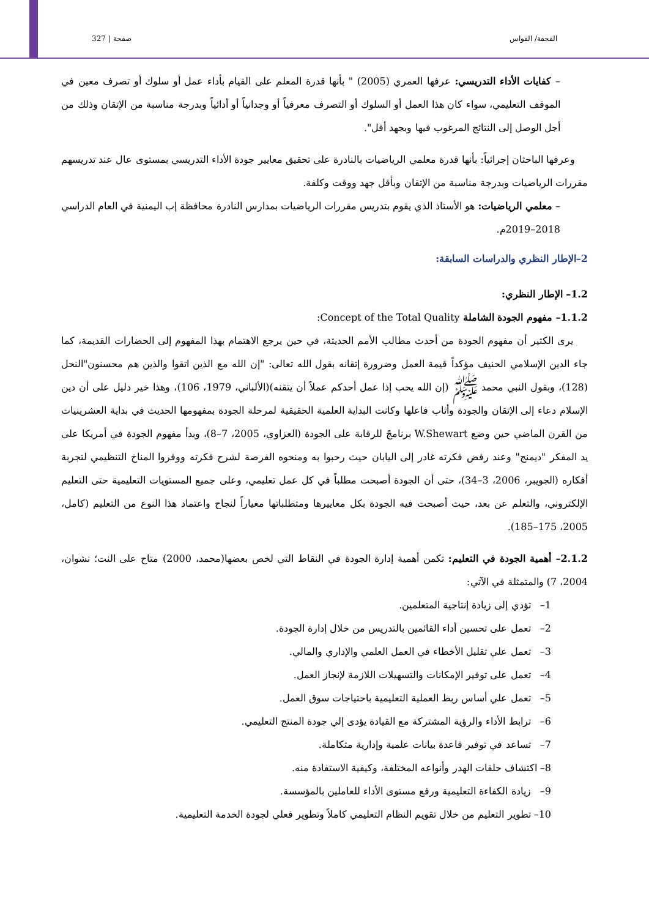القحفة/ القواس صفحة | 327
– كفايات الأداء التدريسي: عرفها العمري (2005) " بأنها قدرة المعلم على القيام بأداء عمل أو سلوك أو تصرف معين في الموقف التعليمي، سواء كان هذا العمل أو السلوك أو التصرف معرفياً أو وجدانياً أو أدائياً وبدرجة مناسبة من الإتقان وذلك من أجل الوصل إلى النتائج المرغوب فيها وبجهد أقل".
وعرفها الباحثان إجرائياً: بأنها قدرة معلمي الرياضيات بالنادرة على تحقيق معايير جودة الأداء التدريسي بمستوى عال عند تدريسهم مقررات الرياضيات وبدرجة مناسبة من الإتقان وبأقل جهد ووقت وكلفة.
– معلمي الرياضيات: هو الأستاذ الذي يقوم بتدريس مقررات الرياضيات بمدارس النادرة محافظة إب اليمنية في العام الدراسي 2018–2019م.
2–الإطار النظري والدراسات السابقة:
1.2– الإطار النظري:
1.1.2– مفهوم الجودة الشاملة Concept of the Total Quality:
يرى الكثير أن مفهوم الجودة من أحدث مطالب الأمم الحديثة، في حين يرجع الاهتمام بهذا المفهوم إلى الحضارات القديمة، كما جاء الدين الإسلامي الحنيف مؤكداً قيمة العمل وضرورة إتقانه بقول الله تعالى: "إن الله مع الذين اتقوا والذين هم محسنون"النحل (128)، وبقول النبي محمد ﷺ (إن الله يحب إذا عمل أحدكم عملاً أن يتقنه)(الألباني، 1979، 106)، وهذا خير دليل على أن دين الإسلام دعاء إلى الإتقان والجودة وأثاب فاعلها وكانت البداية العلمية الحقيقية لمرحلة الجودة بمفهومها الحديث في بداية العشرينيات من القرن الماضي حين وضع W.Shewart برنامجً للرقابة على الجودة (العزاوي، 2005، 7–8)، وبدأ مفهوم الجودة في أمريكا على يد المفكر "ديمنج" وعند رفض فكرته غادر إلى اليابان حيث رحبوا به ومنحوه الفرصة لشرح فكرته ووفروا المناخ التنظيمي لتجربة أفكاره (الجويبر، 2006، 3–34)، حتى أن الجودة أصبحت مطلباً في كل عمل تعليمي، وعلى جميع المستويات التعليمية حتى التعليم الإلكتروني، والتعلم عن بعد، حيث أصبحت فيه الجودة بكل معاييرها ومتطلباتها معياراً لنجاح واعتماد هذا النوع من التعليم (كامل، 2005، 175–185).
2.1.2– أهمية الجودة في التعليم: تكمن أهمية إدارة الجودة في النقاط التي لخص بعضها(محمد، 2000) متاح على النت؛ نشوان، 2004، 7) والمتمثلة في الآتي:
1– تؤدي إلى زيادة إنتاجية المتعلمين.
2– تعمل على تحسين أداء القائمين بالتدريس من خلال إدارة الجودة.
3– تعمل علي تقليل الأخطاء في العمل العلمي والإداري والمالي.
4– تعمل على توفير الإمكانات والتسهيلات اللازمة لإنجاز العمل.
5– تعمل علي أساس ربط العملية التعليمية باحتياجات سوق العمل.
6– ترابط الأداء والرؤية المشتركة مع القيادة يؤدى إلي جودة المنتج التعليمي.
7– تساعد في توفير قاعدة بيانات علمية وإدارية متكاملة.
8– اكتشاف حلقات الهدر وأنواعه المختلفة، وكيفية الاستفادة منه.
9– زيادة الكفاءة التعليمية ورفع مستوى الأداء للعاملين بالمؤسسة.
10– تطوير التعليم من خلال تقويم النظام التعليمي كاملاً وتطوير فعلي لجودة الخدمة التعليمية.